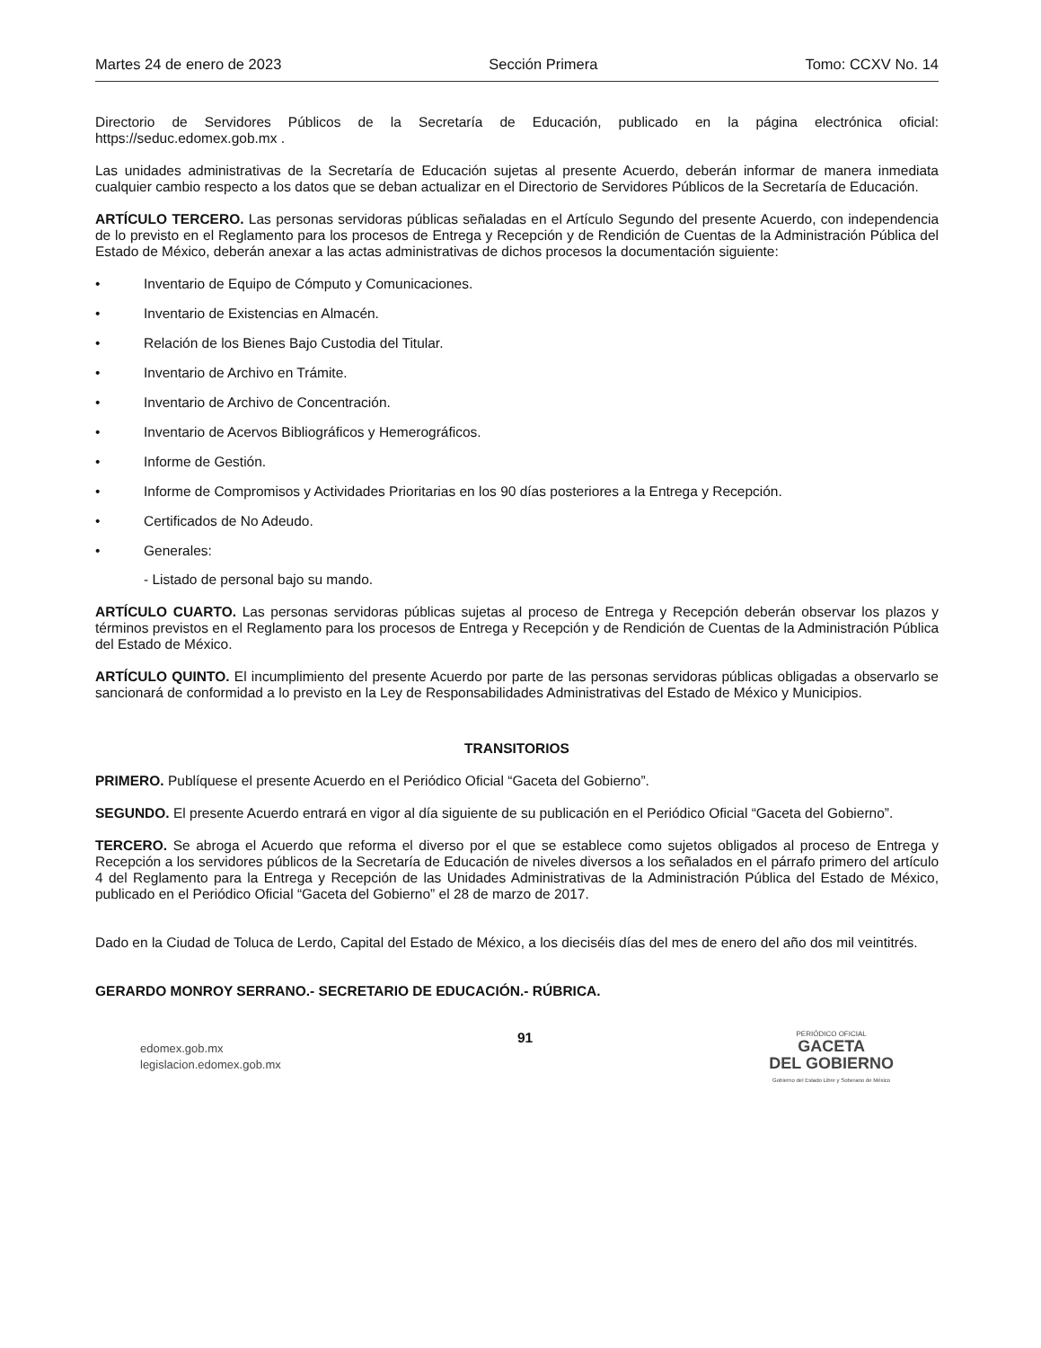Martes 24 de enero de 2023 Sección Primera Tomo: CCXV No. 14
Directorio de Servidores Públicos de la Secretaría de Educación, publicado en la página electrónica oficial: https://seduc.edomex.gob.mx .
Las unidades administrativas de la Secretaría de Educación sujetas al presente Acuerdo, deberán informar de manera inmediata cualquier cambio respecto a los datos que se deban actualizar en el Directorio de Servidores Públicos de la Secretaría de Educación.
ARTÍCULO TERCERO. Las personas servidoras públicas señaladas en el Artículo Segundo del presente Acuerdo, con independencia de lo previsto en el Reglamento para los procesos de Entrega y Recepción y de Rendición de Cuentas de la Administración Pública del Estado de México, deberán anexar a las actas administrativas de dichos procesos la documentación siguiente:
• Inventario de Equipo de Cómputo y Comunicaciones.
• Inventario de Existencias en Almacén.
• Relación de los Bienes Bajo Custodia del Titular.
• Inventario de Archivo en Trámite.
• Inventario de Archivo de Concentración.
• Inventario de Acervos Bibliográficos y Hemerográficos.
• Informe de Gestión.
• Informe de Compromisos y Actividades Prioritarias en los 90 días posteriores a la Entrega y Recepción.
• Certificados de No Adeudo.
• Generales:
- Listado de personal bajo su mando.
ARTÍCULO CUARTO. Las personas servidoras públicas sujetas al proceso de Entrega y Recepción deberán observar los plazos y términos previstos en el Reglamento para los procesos de Entrega y Recepción y de Rendición de Cuentas de la Administración Pública del Estado de México.
ARTÍCULO QUINTO. El incumplimiento del presente Acuerdo por parte de las personas servidoras públicas obligadas a observarlo se sancionará de conformidad a lo previsto en la Ley de Responsabilidades Administrativas del Estado de México y Municipios.
TRANSITORIOS
PRIMERO. Publíquese el presente Acuerdo en el Periódico Oficial “Gaceta del Gobierno”.
SEGUNDO. El presente Acuerdo entrará en vigor al día siguiente de su publicación en el Periódico Oficial “Gaceta del Gobierno”.
TERCERO. Se abroga el Acuerdo que reforma el diverso por el que se establece como sujetos obligados al proceso de Entrega y Recepción a los servidores públicos de la Secretaría de Educación de niveles diversos a los señalados en el párrafo primero del artículo 4 del Reglamento para la Entrega y Recepción de las Unidades Administrativas de la Administración Pública del Estado de México, publicado en el Periódico Oficial “Gaceta del Gobierno” el 28 de marzo de 2017.
Dado en la Ciudad de Toluca de Lerdo, Capital del Estado de México, a los dieciséis días del mes de enero del año dos mil veintitrés.
GERARDO MONROY SERRANO.- SECRETARIO DE EDUCACIÓN.- RÚBRICA.
edomex.gob.mx
legislacion.edomex.gob.mx
91
PERIÓDICO OFICIAL
GACETA
DEL GOBIERNO
Gobierno del Estado Libre y Soberano de México